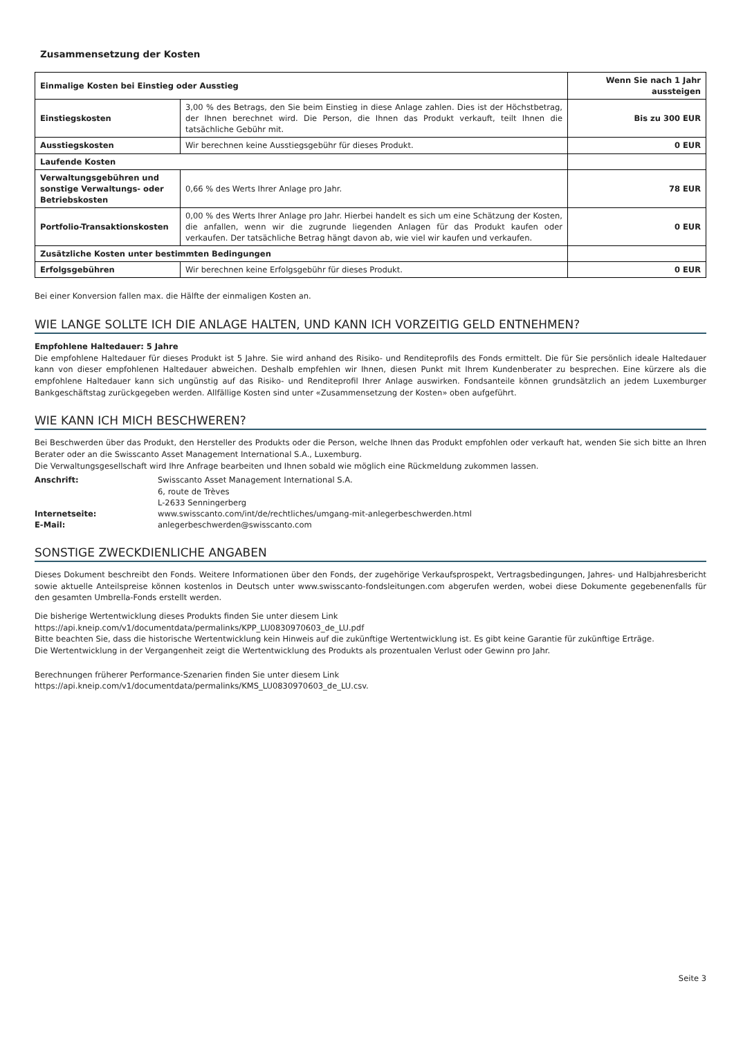Zusammensetzung der Kosten
| Einmalige Kosten bei Einstieg oder Ausstieg | | Wenn Sie nach 1 Jahr aussteigen |
| Einstiegskosten | 3,00 % des Betrags, den Sie beim Einstieg in diese Anlage zahlen. Dies ist der Höchstbetrag, der Ihnen berechnet wird. Die Person, die Ihnen das Produkt verkauft, teilt Ihnen die tatsächliche Gebühr mit. | Bis zu 300 EUR |
| Ausstiegskosten | Wir berechnen keine Ausstiegsgebühr für dieses Produkt. | 0 EUR |
| Laufende Kosten | | |
| Verwaltungsgebühren und sonstige Verwaltungs- oder Betriebskosten | 0,66 % des Werts Ihrer Anlage pro Jahr. | 78 EUR |
| Portfolio-Transaktionskosten | 0,00 % des Werts Ihrer Anlage pro Jahr. Hierbei handelt es sich um eine Schätzung der Kosten, die anfallen, wenn wir die zugrunde liegenden Anlagen für das Produkt kaufen oder verkaufen. Der tatsächliche Betrag hängt davon ab, wie viel wir kaufen und verkaufen. | 0 EUR |
| Zusätzliche Kosten unter bestimmten Bedingungen | | |
| Erfolgsgebühren | Wir berechnen keine Erfolgsgebühr für dieses Produkt. | 0 EUR |
Bei einer Konversion fallen max. die Hälfte der einmaligen Kosten an.
WIE LANGE SOLLTE ICH DIE ANLAGE HALTEN, UND KANN ICH VORZEITIG GELD ENTNEHMEN?
Empfohlene Haltedauer: 5 Jahre
Die empfohlene Haltedauer für dieses Produkt ist 5 Jahre. Sie wird anhand des Risiko- und Renditeprofils des Fonds ermittelt. Die für Sie persönlich ideale Haltedauer kann von dieser empfohlenen Haltedauer abweichen. Deshalb empfehlen wir Ihnen, diesen Punkt mit Ihrem Kundenberater zu besprechen. Eine kürzere als die empfohlene Haltedauer kann sich ungünstig auf das Risiko- und Renditeprofil Ihrer Anlage auswirken. Fondsanteile können grundsätzlich an jedem Luxemburger Bankgeschäftstag zurückgegeben werden. Allfällige Kosten sind unter «Zusammensetzung der Kosten» oben aufgeführt.
WIE KANN ICH MICH BESCHWEREN?
Bei Beschwerden über das Produkt, den Hersteller des Produkts oder die Person, welche Ihnen das Produkt empfohlen oder verkauft hat, wenden Sie sich bitte an Ihren Berater oder an die Swisscanto Asset Management International S.A., Luxemburg.
Die Verwaltungsgesellschaft wird Ihre Anfrage bearbeiten und Ihnen sobald wie möglich eine Rückmeldung zukommen lassen.
| Anschrift: | Swisscanto Asset Management International S.A. 6, route de Trèves L-2633 Senningerberg |
| Internetseite: | www.swisscanto.com/int/de/rechtliches/umgang-mit-anlegerbeschwerden.html |
| E-Mail: | anlegerbeschwerden@swisscanto.com |
SONSTIGE ZWECKDIENLICHE ANGABEN
Dieses Dokument beschreibt den Fonds. Weitere Informationen über den Fonds, der zugehörige Verkaufsprospekt, Vertragsbedingungen, Jahres- und Halbjahresbericht sowie aktuelle Anteilspreise können kostenlos in Deutsch unter www.swisscanto-fondsleitungen.com abgerufen werden, wobei diese Dokumente gegebenenfalls für den gesamten Umbrella-Fonds erstellt werden.
Die bisherige Wertentwicklung dieses Produkts finden Sie unter diesem Link
https://api.kneip.com/v1/documentdata/permalinks/KPP_LU0830970603_de_LU.pdf
Bitte beachten Sie, dass die historische Wertentwicklung kein Hinweis auf die zukünftige Wertentwicklung ist. Es gibt keine Garantie für zukünftige Erträge.
Die Wertentwicklung in der Vergangenheit zeigt die Wertentwicklung des Produkts als prozentualen Verlust oder Gewinn pro Jahr.
Berechnungen früherer Performance-Szenarien finden Sie unter diesem Link
https://api.kneip.com/v1/documentdata/permalinks/KMS_LU0830970603_de_LU.csv.
Seite 3